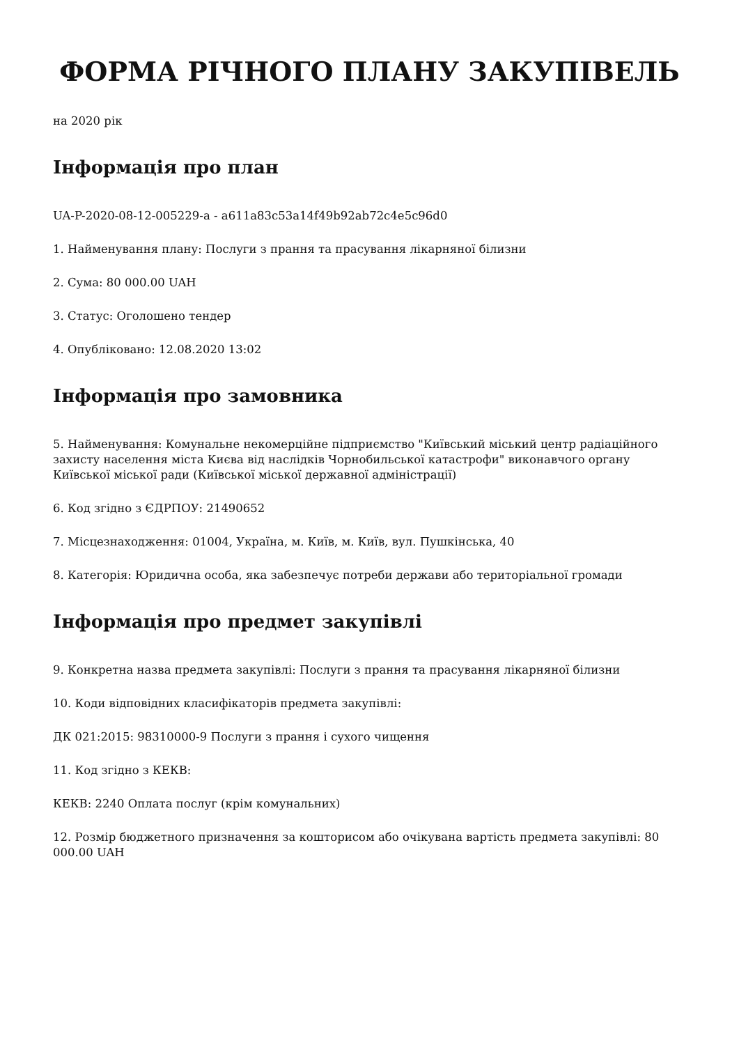ФОРМА РІЧНОГО ПЛАНУ ЗАКУПІВЕЛЬ
на 2020 рік
Інформація про план
UA-P-2020-08-12-005229-a - a611a83c53a14f49b92ab72c4e5c96d0
1. Найменування плану: Послуги з прання та прасування лікарняної білизни
2. Сума: 80 000.00 UAH
3. Статус: Оголошено тендер
4. Опубліковано: 12.08.2020 13:02
Інформація про замовника
5. Найменування: Комунальне некомерційне підприємство "Київський міський центр радіаційного захисту населення міста Києва від наслідків Чорнобильської катастрофи" виконавчого органу Київської міської ради (Київської міської державної адміністрації)
6. Код згідно з ЄДРПОУ: 21490652
7. Місцезнаходження: 01004, Україна, м. Київ, м. Київ, вул. Пушкінська, 40
8. Категорія: Юридична особа, яка забезпечує потреби держави або територіальної громади
Інформація про предмет закупівлі
9. Конкретна назва предмета закупівлі: Послуги з прання та прасування лікарняної білизни
10. Коди відповідних класифікаторів предмета закупівлі:
ДК 021:2015: 98310000-9 Послуги з прання і сухого чищення
11. Код згідно з КЕКВ:
КЕКВ: 2240 Оплата послуг (крім комунальних)
12. Розмір бюджетного призначення за кошторисом або очікувана вартість предмета закупівлі: 80 000.00 UAH